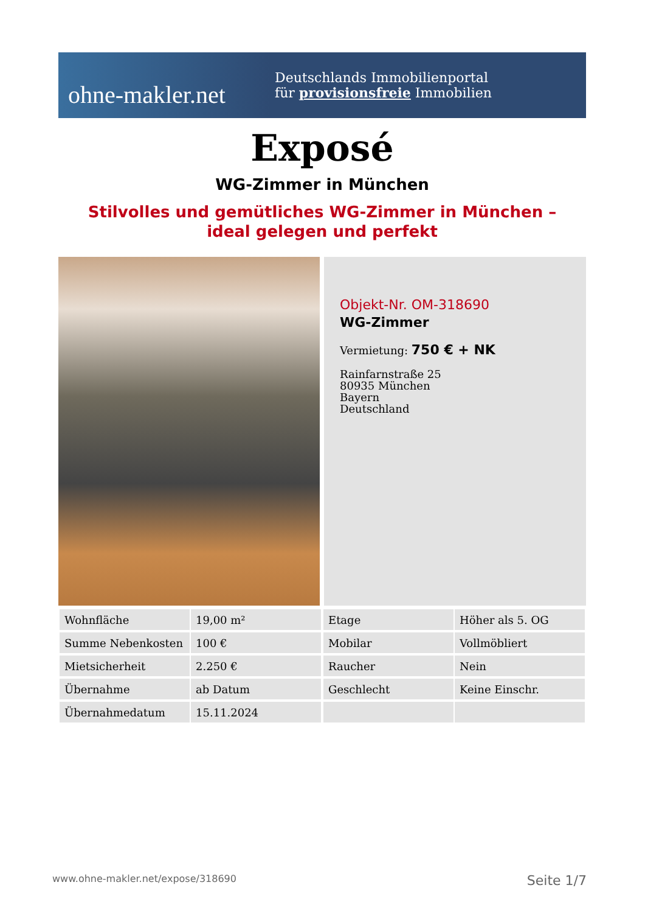ohne-makler.net
Deutschlands Immobilienportal
für provisionsfreie Immobilien
Exposé
WG-Zimmer in München
Stilvolles und gemütliches WG-Zimmer in München –
ideal gelegen und perfekt
Objekt-Nr. OM-318690
WG-Zimmer
Vermietung: 750 € + NK
Rainfarnstraße 25
80935 München
Bayern
Deutschland
| Wohnfläche | 19,00 m² | | Etage | Höher als 5. OG |
| Summe Nebenkosten | 100 € | | Mobilar | Vollmöbliert |
| Mietsicherheit | 2.250 € | | Raucher | Nein |
| Übernahme | ab Datum | | Geschlecht | Keine Einschr. |
| Übernahmedatum | 15.11.2024 | | | |
www.ohne-makler.net/expose/318690 Seite 1/7